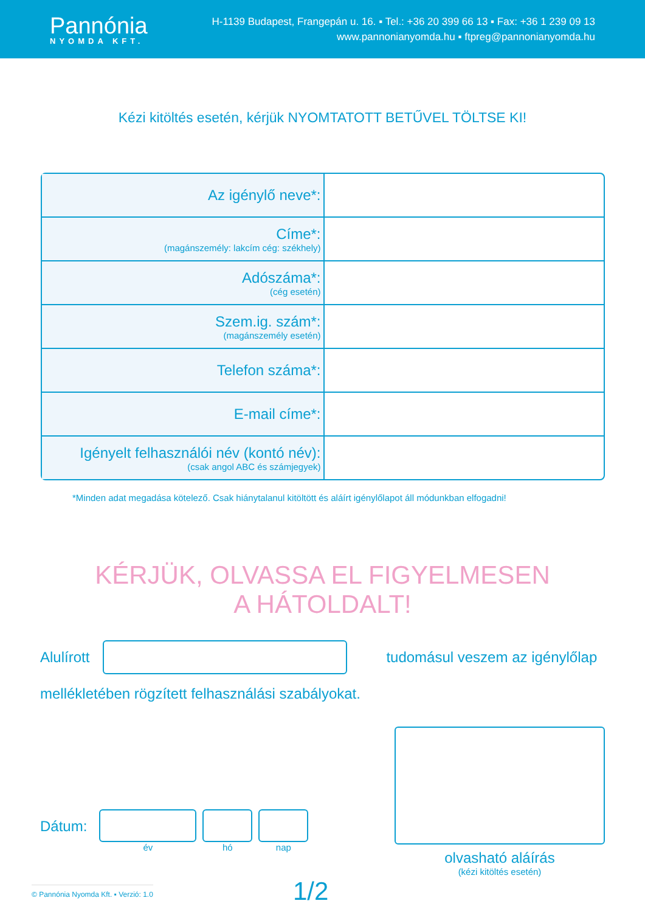Pannónia
NYOMDA KFT.
H-1139 Budapest, Frangepán u. 16. ▪ Tel.: +36 20 399 66 13 ▪ Fax: +36 1 239 09 13
www.pannonianyomda.hu ▪ ftpreg@pannonianyomda.hu
Kézi kitöltés esetén, kérjük NYOMTATOTT BETŰVEL TÖLTSE KI!
| Az igénylő neve*: | |
| Címe*: (magánszemély: lakcím cég: székhely) | |
| Adószáma*: (cég esetén) | |
| Szem.ig. szám*: (magánszemély esetén) | |
| Telefon száma*: | |
| E-mail címe*: | |
| Igényelt felhasználói név (kontó név): (csak angol ABC és számjegyek) | |
*Minden adat megadása kötelező. Csak hiánytalanul kitöltött és aláírt igénylőlapot áll módunkban elfogadni!
KÉRJÜK, OLVASSA EL FIGYELMESEN
A HÁTOLDALT!
Alulírott tudomásul veszem az igénylőlap
mellékletében rögzített felhasználási szabályokat.
Dátum:
év hó nap
olvasható aláírás
(kézi kitöltés esetén)
© Pannónia Nyomda Kft. ▪ Verzió: 1.0 1/2